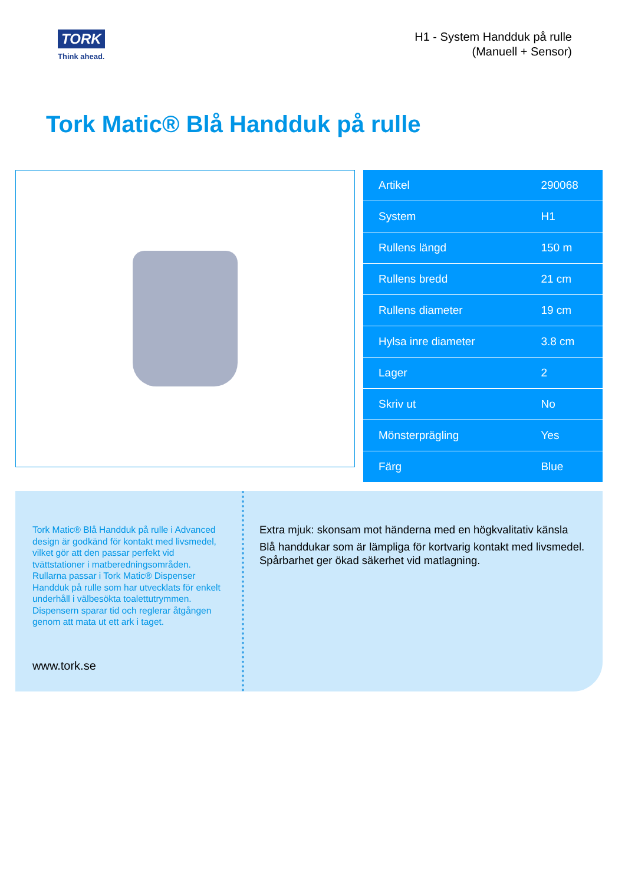TORK
Think ahead.
H1 - System Handduk på rulle
(Manuell + Sensor)
Tork Matic® Blå Handduk på rulle
| Artikel | 290068 |
| System | H1 |
| Rullens längd | 150 m |
| Rullens bredd | 21 cm |
| Rullens diameter | 19 cm |
| Hylsa inre diameter | 3.8 cm |
| Lager | 2 |
| Skriv ut | No |
| Mönsterprägling | Yes |
| Färg | Blue |
Tork Matic® Blå Handduk på rulle i Advanced design är godkänd för kontakt med livsmedel, vilket gör att den passar perfekt vid tvättstationer i matberedningsområden. Rullarna passar i Tork Matic® Dispenser Handduk på rulle som har utvecklats för enkelt underhåll i välbesökta toalettutrymmen. Dispensern sparar tid och reglerar åtgången genom att mata ut ett ark i taget.
www.tork.se
Extra mjuk: skonsam mot händerna med en högkvalitativ känsla
Blå handdukar som är lämpliga för kortvarig kontakt med livsmedel. Spårbarhet ger ökad säkerhet vid matlagning.